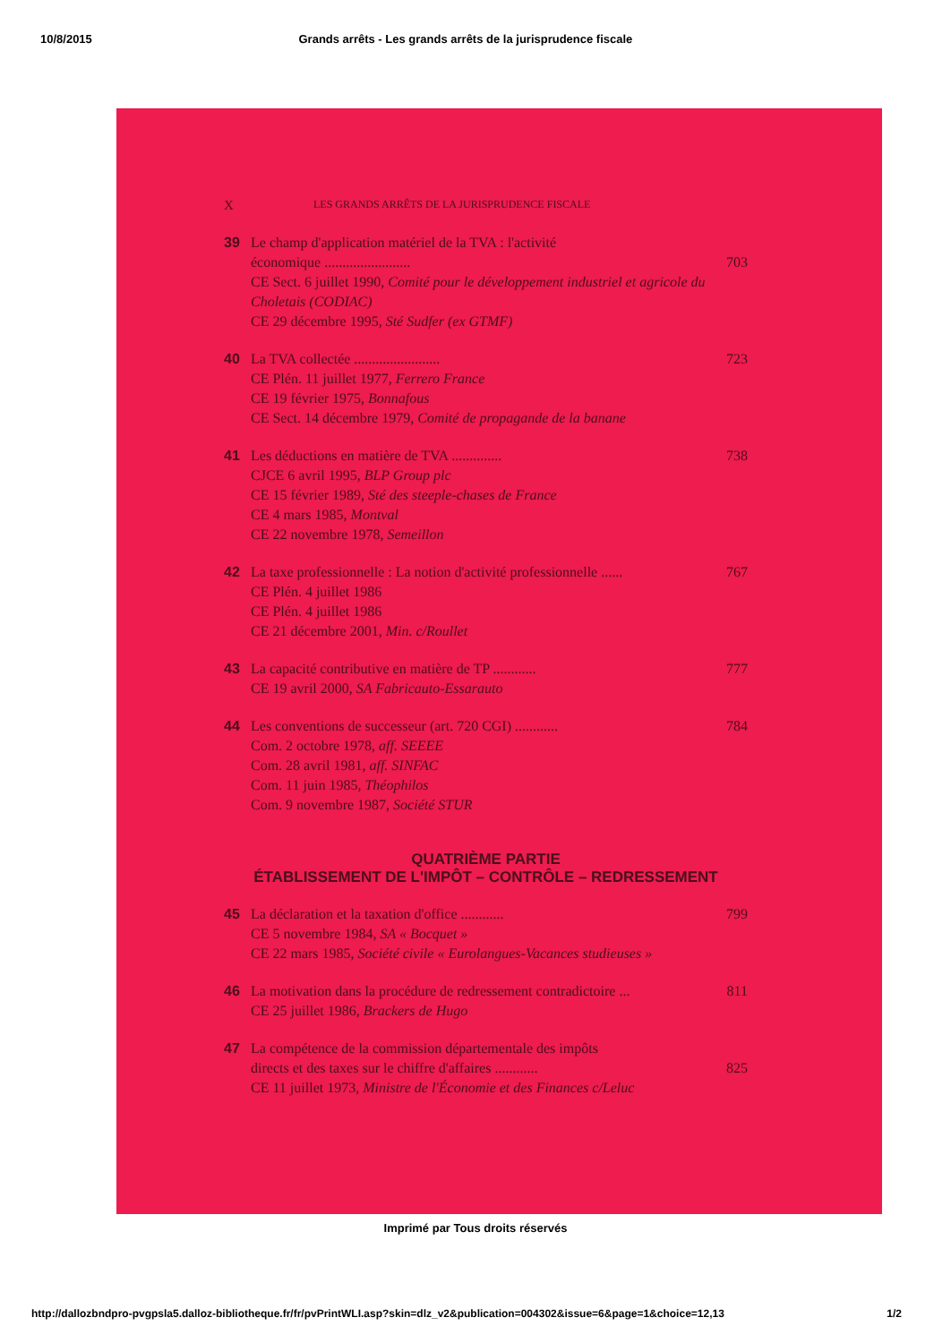10/8/2015 Grands arrêts - Les grands arrêts de la jurisprudence fiscale
X LES GRANDS ARRÊTS DE LA JURISPRUDENCE FISCALE
39 Le champ d'application matériel de la TVA : l'activité
économique ........................ 703
CE Sect. 6 juillet 1990, Comité pour le développement industriel et agricole du Choletais (CODIAC)
CE 29 décembre 1995, Sté Sudfer (ex GTMF)
40 La TVA collectée ........................ 723
CE Plén. 11 juillet 1977, Ferrero France
CE 19 février 1975, Bonnafous
CE Sect. 14 décembre 1979, Comité de propagande de la banane
41 Les déductions en matière de TVA .............. 738
CJCE 6 avril 1995, BLP Group plc
CE 15 février 1989, Sté des steeple-chases de France
CE 4 mars 1985, Montval
CE 22 novembre 1978, Semeillon
42 La taxe professionnelle : La notion d'activité professionnelle ...... 767
CE Plén. 4 juillet 1986
CE Plén. 4 juillet 1986
CE 21 décembre 2001, Min. c/Roullet
43 La capacité contributive en matière de TP ............ 777
CE 19 avril 2000, SA Fabricauto-Essarauto
44 Les conventions de successeur (art. 720 CGI) ............ 784
Com. 2 octobre 1978, aff. SEEEE
Com. 28 avril 1981, aff. SINFAC
Com. 11 juin 1985, Théophilos
Com. 9 novembre 1987, Société STUR
QUATRIÈME PARTIE
ÉTABLISSEMENT DE L'IMPÔT – CONTRÔLE – REDRESSEMENT
45 La déclaration et la taxation d'office ............ 799
CE 5 novembre 1984, SA « Bocquet »
CE 22 mars 1985, Société civile « Eurolangues-Vacances studieuses »
46 La motivation dans la procédure de redressement contradictoire ... 811
CE 25 juillet 1986, Brackers de Hugo
47 La compétence de la commission départementale des impôts
directs et des taxes sur le chiffre d'affaires ............ 825
CE 11 juillet 1973, Ministre de l'Économie et des Finances c/Leluc
Imprimé par Tous droits réservés
http://dallozbndpro-pvgpsla5.dalloz-bibliotheque.fr/fr/pvPrintWLI.asp?skin=dlz_v2&publication=004302&issue=6&page=1&choice=12,13 1/2